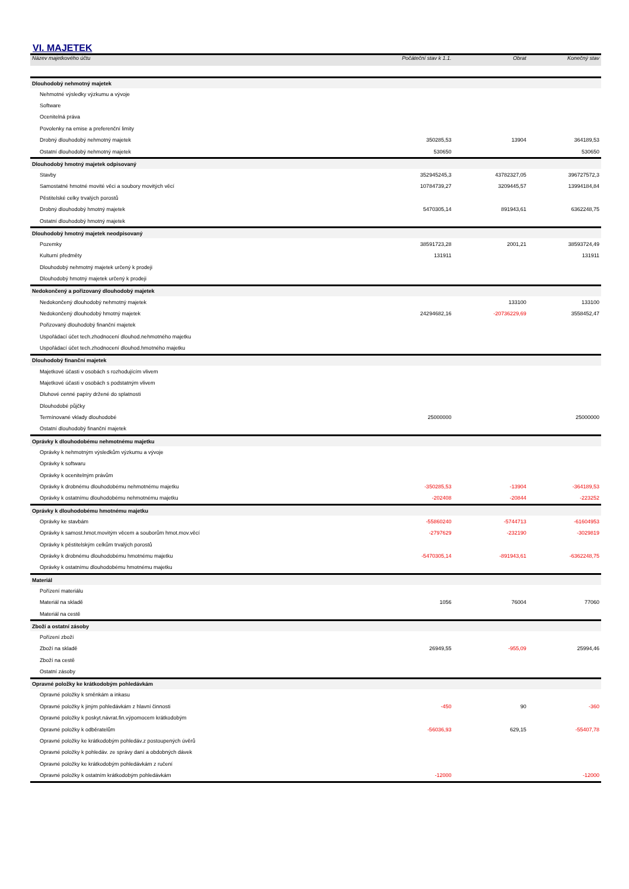VI. MAJETEK
| Název majetkového účtu | Počáteční stav k 1.1. | Obrat | Konečný stav |
| --- | --- | --- | --- |
| Dlouhodobý nehmotný majetek | | | |
| Nehmotné výsledky výzkumu a vývoje | | | |
| Software | | | |
| Ocenitelná práva | | | |
| Povolenky na emise a preferenční limity | | | |
| Drobný dlouhodobý nehmotný majetek | 350285,53 | 13904 | 364189,53 |
| Ostatní dlouhodobý nehmotný majetek | 530650 | | 530650 |
| Dlouhodobý hmotný majetek odpisovaný | | | |
| Stavby | 352945245,3 | 43782327,05 | 396727572,3 |
| Samostatné hmotné movité věci a soubory movitých věcí | 10784739,27 | 3209445,57 | 13994184,84 |
| Pěstitelské celky trvalých porostů | | | |
| Drobný dlouhodobý hmotný majetek | 5470305,14 | 891943,61 | 6362248,75 |
| Ostatní dlouhodobý hmotný majetek | | | |
| Dlouhodobý hmotný majetek neodpisovaný | | | |
| Pozemky | 38591723,28 | 2001,21 | 38593724,49 |
| Kulturní předměty | 131911 | | 131911 |
| Dlouhodobý nehmotný majetek určený k prodeji | | | |
| Dlouhodobý hmotný majetek určený k prodeji | | | |
| Nedokončený a pořizovaný dlouhodobý majetek | | | |
| Nedokončený dlouhodobý nehmotný majetek | | 133100 | 133100 |
| Nedokončený dlouhodobý hmotný majetek | 24294682,16 | -20736229,69 | 3558452,47 |
| Pořizovaný dlouhodobý finanční majetek | | | |
| Uspořádací účet tech.zhodnocení dlouhod.nehmotného majetku | | | |
| Uspořádací účet tech.zhodnocení dlouhod.hmotného majetku | | | |
| Dlouhodobý finanční majetek | | | |
| Majetkové účasti v osobách s rozhodujícím vlivem | | | |
| Majetkové účasti v osobách s podstatným vlivem | | | |
| Dluhové cenné papíry držené do splatnosti | | | |
| Dlouhodobé půjčky | | | |
| Termínované vklady dlouhodobé | 25000000 | | 25000000 |
| Ostatní dlouhodobý finanční majetek | | | |
| Oprávky k dlouhodobému nehmotnému majetku | | | |
| Oprávky k nehmotným výsledkům výzkumu a vývoje | | | |
| Oprávky k softwaru | | | |
| Oprávky k ocenitelným právům | | | |
| Oprávky k drobnému dlouhodobému nehmotnému majetku | -350285,53 | -13904 | -364189,53 |
| Oprávky k ostatnímu dlouhodobému nehmotnému majetku | -202408 | -20844 | -223252 |
| Oprávky k dlouhodobému hmotnému majetku | | | |
| Oprávky ke stavbám | -55860240 | -5744713 | -61604953 |
| Oprávky k samost.hmot.movitým věcem a souborům hmot.mov.věcí | -2797629 | -232190 | -3029819 |
| Oprávky k pěstitelským celkům trvalých porostů | | | |
| Oprávky k drobnému dlouhodobému hmotnému majetku | -5470305,14 | -891943,61 | -6362248,75 |
| Oprávky k ostatnímu dlouhodobému hmotnému majetku | | | |
| Materiál | | | |
| Pořízení materiálu | | | |
| Materiál na skladě | 1056 | 76004 | 77060 |
| Materiál na cestě | | | |
| Zboží a ostatní zásoby | | | |
| Pořízení zboží | | | |
| Zboží na skladě | 26949,55 | -955,09 | 25994,46 |
| Zboží na cestě | | | |
| Ostatní zásoby | | | |
| Opravné položky ke krátkodobým pohledávkám | | | |
| Opravné položky k směnkám a inkasu | | | |
| Opravné položky k jiným pohledávkám z hlavní činnosti | -450 | 90 | -360 |
| Opravné položky k poskyt.návrat.fin.výpomocem krátkodobým | | | |
| Opravné položky k odběratelům | -56036,93 | 629,15 | -55407,78 |
| Opravné položky ke krátkodobým pohledáv.z postoupených úvěrů | | | |
| Opravné položky k pohledáv. ze správy daní a obdobných dávek | | | |
| Opravné položky ke krátkodobým pohledávkám z ručení | | | |
| Opravné položky k ostatním krátkodobým pohledávkám | -12000 | | -12000 |